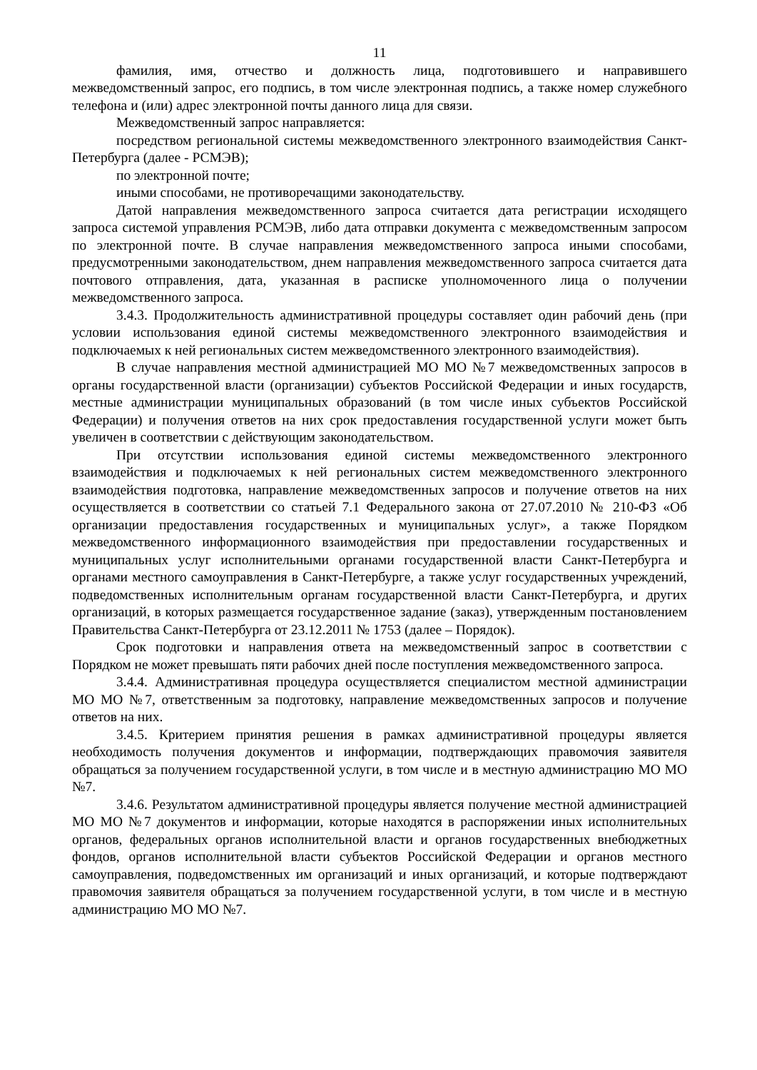11
фамилия, имя, отчество и должность лица, подготовившего и направившего межведомственный запрос, его подпись, в том числе электронная подпись, а также номер служебного телефона и (или) адрес электронной почты данного лица для связи.
Межведомственный запрос направляется:
посредством региональной системы межведомственного электронного взаимодействия Санкт-Петербурга (далее - РСМЭВ);
по электронной почте;
иными способами, не противоречащими законодательству.
Датой направления межведомственного запроса считается дата регистрации исходящего запроса системой управления РСМЭВ, либо дата отправки документа с межведомственным запросом по электронной почте. В случае направления межведомственного запроса иными способами, предусмотренными законодательством, днем направления межведомственного запроса считается дата почтового отправления, дата, указанная в расписке уполномоченного лица о получении межведомственного запроса.
3.4.3. Продолжительность административной процедуры составляет один рабочий день (при условии использования единой системы межведомственного электронного взаимодействия и подключаемых к ней региональных систем межведомственного электронного взаимодействия).
В случае направления местной администрацией МО МО №7 межведомственных запросов в органы государственной власти (организации) субъектов Российской Федерации и иных государств, местные администрации муниципальных образований (в том числе иных субъектов Российской Федерации) и получения ответов на них срок предоставления государственной услуги может быть увеличен в соответствии с действующим законодательством.
При отсутствии использования единой системы межведомственного электронного взаимодействия и подключаемых к ней региональных систем межведомственного электронного взаимодействия подготовка, направление межведомственных запросов и получение ответов на них осуществляется в соответствии со статьей 7.1 Федерального закона от 27.07.2010 № 210-ФЗ «Об организации предоставления государственных и муниципальных услуг», а также Порядком межведомственного информационного взаимодействия при предоставлении государственных и муниципальных услуг исполнительными органами государственной власти Санкт-Петербурга и органами местного самоуправления в Санкт-Петербурге, а также услуг государственных учреждений, подведомственных исполнительным органам государственной власти Санкт-Петербурга, и других организаций, в которых размещается государственное задание (заказ), утвержденным постановлением Правительства Санкт-Петербурга от 23.12.2011 № 1753 (далее – Порядок).
Срок подготовки и направления ответа на межведомственный запрос в соответствии с Порядком не может превышать пяти рабочих дней после поступления межведомственного запроса.
3.4.4. Административная процедура осуществляется специалистом местной администрации МО МО №7, ответственным за подготовку, направление межведомственных запросов и получение ответов на них.
3.4.5. Критерием принятия решения в рамках административной процедуры является необходимость получения документов и информации, подтверждающих правомочия заявителя обращаться за получением государственной услуги, в том числе и в местную администрацию МО МО №7.
3.4.6. Результатом административной процедуры является получение местной администрацией МО МО №7 документов и информации, которые находятся в распоряжении иных исполнительных органов, федеральных органов исполнительной власти и органов государственных внебюджетных фондов, органов исполнительной власти субъектов Российской Федерации и органов местного самоуправления, подведомственных им организаций и иных организаций, и которые подтверждают правомочия заявителя обращаться за получением государственной услуги, в том числе и в местную администрацию МО МО №7.